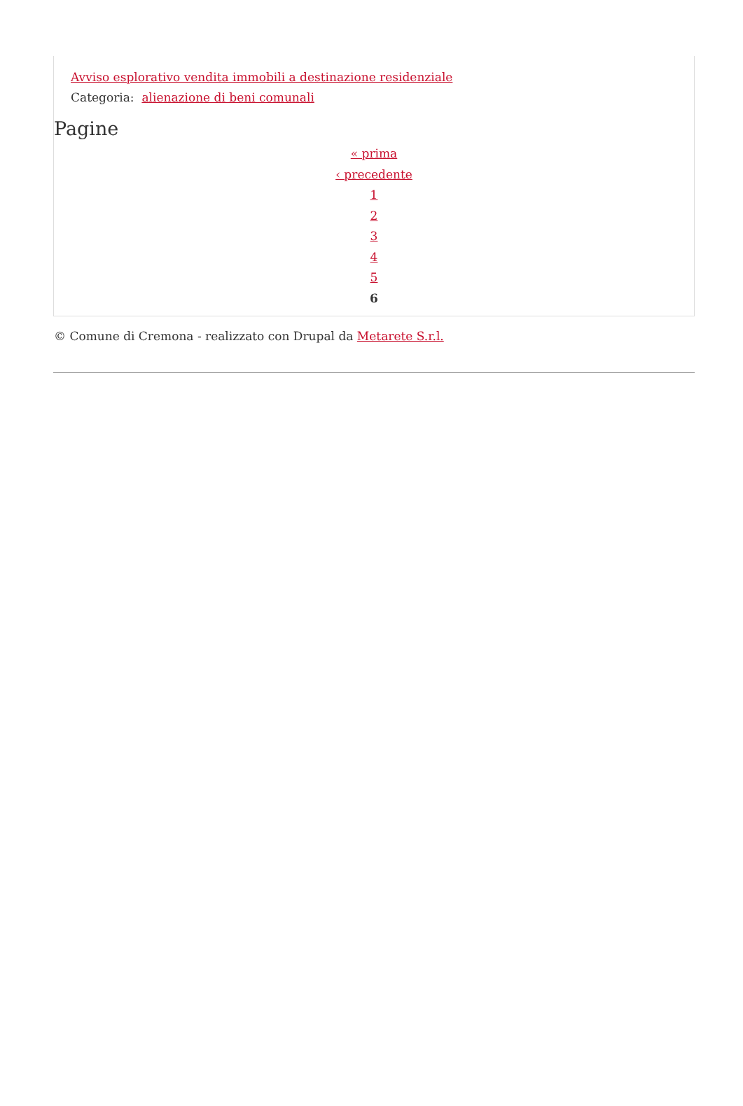Avviso esplorativo vendita immobili a destinazione residenziale
Categoria: alienazione di beni comunali
Pagine
« prima
‹ precedente
1
2
3
4
5
6
© Comune di Cremona - realizzato con Drupal da Metarete S.r.l.